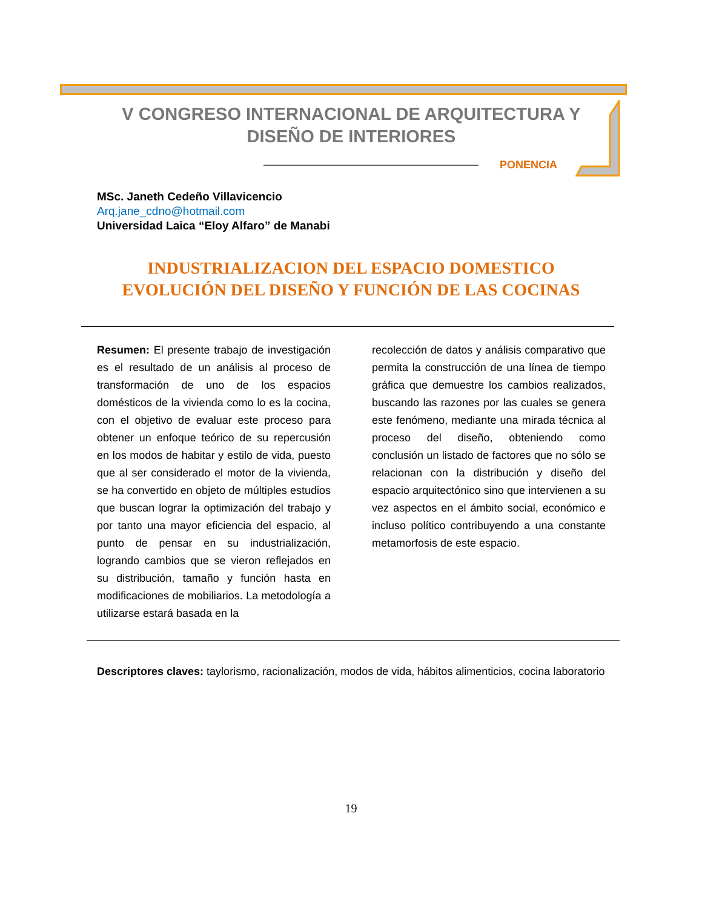V CONGRESO INTERNACIONAL DE ARQUITECTURA Y
DISEÑO DE INTERIORES
PONENCIA
MSc. Janeth Cedeño Villavicencio
Arq.jane_cdno@hotmail.com
Universidad Laica “Eloy Alfaro” de Manabi
INDUSTRIALIZACION DEL ESPACIO DOMESTICO
EVOLUCIÓN DEL DISEÑO Y FUNCIÓN DE LAS COCINAS
Resumen: El presente trabajo de investigación es el resultado de un análisis al proceso de transformación de uno de los espacios domésticos de la vivienda como lo es la cocina, con el objetivo de evaluar este proceso para obtener un enfoque teórico de su repercusión en los modos de habitar y estilo de vida, puesto que al ser considerado el motor de la vivienda, se ha convertido en objeto de múltiples estudios que buscan lograr la optimización del trabajo y por tanto una mayor eficiencia del espacio, al punto de pensar en su industrialización, logrando cambios que se vieron reflejados en su distribución, tamaño y función hasta en modificaciones de mobiliarios. La metodología a utilizarse estará basada en la
recolección de datos y análisis comparativo que permita la construcción de una línea de tiempo gráfica que demuestre los cambios realizados, buscando las razones por las cuales se genera este fenómeno, mediante una mirada técnica al proceso del diseño, obteniendo como conclusión un listado de factores que no sólo se relacionan con la distribución y diseño del espacio arquitectónico sino que intervienen a su vez aspectos en el ámbito social, económico e incluso político contribuyendo a una constante metamorfosis de este espacio.
Descriptores claves: taylorismo, racionalización, modos de vida, hábitos alimenticios, cocina laboratorio
19